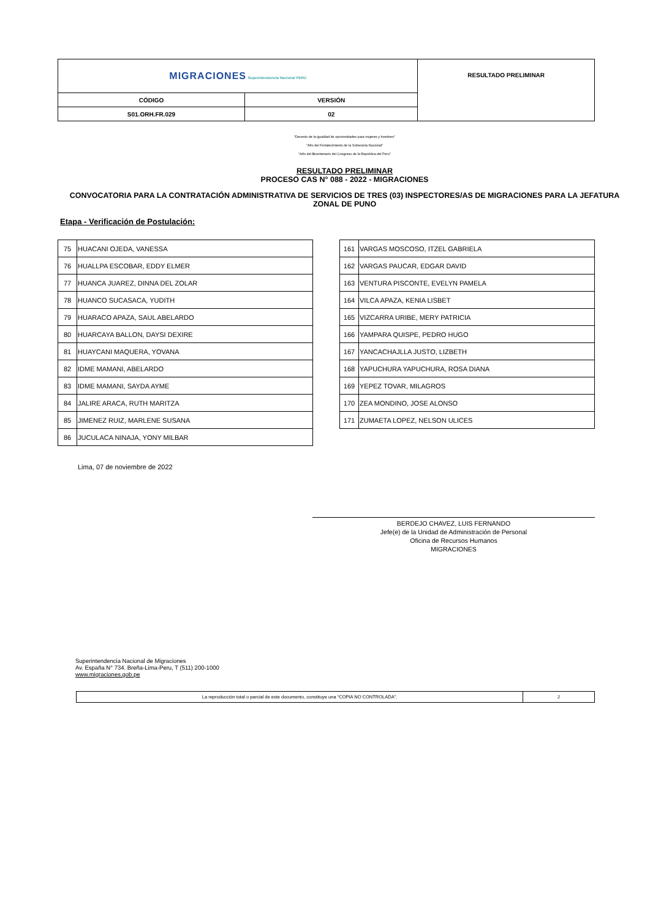| MIGRACIONES Superintendencia Nacional PERÚ | | RESULTADO PRELIMINAR |
| CÓDIGO | VERSIÓN | |
| S01.ORH.FR.029 | 02 | |
"Decenio de la igualdad de oportunidades para mujeres y hombres"
"Año del Fortalecimiento de la Soberanía Nacional"
"Año del Bicentenario del Congreso de la República del Perú"
RESULTADO PRELIMINAR
PROCESO CAS N° 088 - 2022 - MIGRACIONES
CONVOCATORIA PARA LA CONTRATACIÓN ADMINISTRATIVA DE SERVICIOS DE TRES (03) INSPECTORES/AS DE MIGRACIONES PARA LA JEFATURA ZONAL DE PUNO
Etapa - Verificación de Postulación:
| 75 | HUACANI OJEDA, VANESSA |
| 76 | HUALLPA ESCOBAR, EDDY ELMER |
| 77 | HUANCA JUAREZ, DINNA DEL ZOLAR |
| 78 | HUANCO SUCASACA, YUDITH |
| 79 | HUARACO APAZA, SAUL ABELARDO |
| 80 | HUARCAYA BALLON, DAYSI DEXIRE |
| 81 | HUAYCANI MAQUERA, YOVANA |
| 82 | IDME MAMANI, ABELARDO |
| 83 | IDME MAMANI, SAYDA AYME |
| 84 | JALIRE ARACA, RUTH MARITZA |
| 85 | JIMENEZ RUIZ, MARLENE SUSANA |
| 86 | JUCULACA NINAJA, YONY MILBAR |
| 161 | VARGAS MOSCOSO, ITZEL GABRIELA |
| 162 | VARGAS PAUCAR, EDGAR DAVID |
| 163 | VENTURA PISCONTE, EVELYN PAMELA |
| 164 | VILCA APAZA, KENIA LISBET |
| 165 | VIZCARRA URIBE, MERY PATRICIA |
| 166 | YAMPARA QUISPE, PEDRO HUGO |
| 167 | YANCACHAJLLA JUSTO, LIZBETH |
| 168 | YAPUCHURA YAPUCHURA, ROSA DIANA |
| 169 | YEPEZ TOVAR, MILAGROS |
| 170 | ZEA MONDINO, JOSE ALONSO |
| 171 | ZUMAETA LOPEZ, NELSON ULICES |
Lima, 07 de noviembre de 2022
BERDEJO CHAVEZ, LUIS FERNANDO
Jefe(e) de la Unidad de Administración de Personal
Oficina de Recursos Humanos
MIGRACIONES
Superintendencia Nacional de Migraciones
Av. España N° 734. Breña-Lima-Peru, T (511) 200-1000
www.migraciones.gob.pe
| La reproducción total o parcial de este documento, constituye una “COPIA NO CONTROLADA”. | 2 |